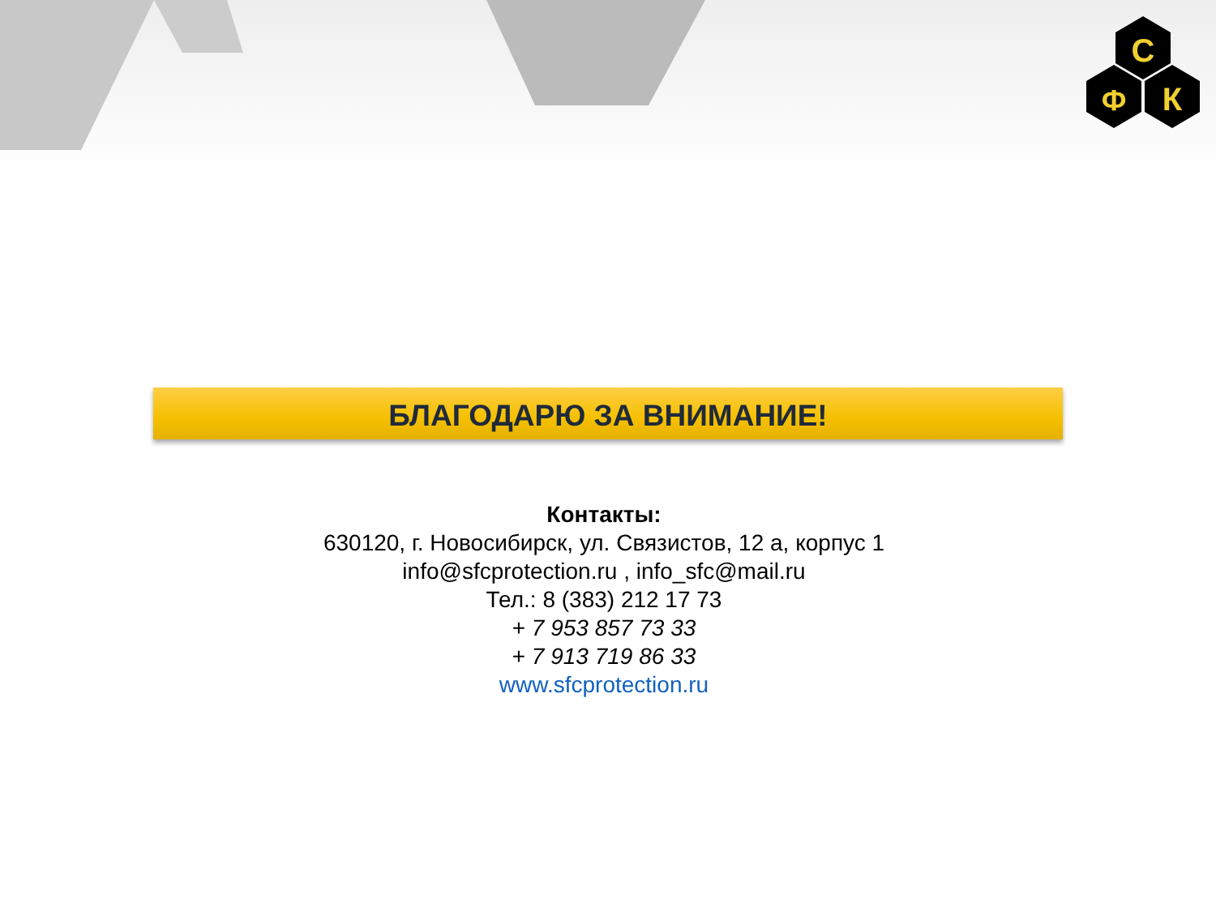С
Ф
К
БЛАГОДАРЮ ЗА ВНИМАНИЕ!
Контакты:
630120, г. Новосибирск, ул. Связистов, 12 а, корпус 1
info@sfcprotection.ru , info_sfc@mail.ru
Тел.: 8 (383) 212 17 73
+ 7 953 857 73 33
+ 7 913 719 86 33
www.sfcprotection.ru